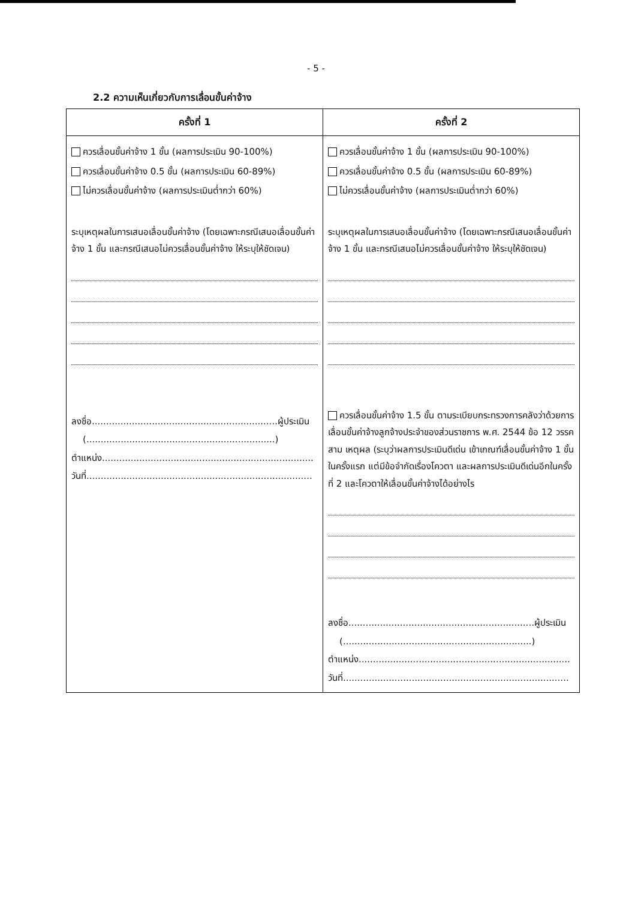- 5 -
2.2 ความเห็นเกี่ยวกับการเลื่อนขั้นค่าจ้าง
| ครั้งที่ 1 | ครั้งที่ 2 |
| --- | --- |
| ควรเลื่อนขั้นค่าจ้าง 1 ขั้น (ผลการประเมิน 90-100%) ควรเลื่อนขั้นค่าจ้าง 0.5 ขั้น (ผลการประเมิน 60-89%) ไม่ควรเลื่อนขั้นค่าจ้าง (ผลการประเมินต่ำกว่า 60%) ระบุเหตุผลในการเสนอเลื่อนขั้นค่าจ้าง (โดยเฉพาะกรณีเสนอเลื่อนขั้นค่าจ้าง 1 ขั้น และกรณีเสนอไม่ควรเลื่อนขั้นค่าจ้าง ให้ระบุให้ชัดเจน) ลงชื่อ.................................................................ผู้ประเมิน (..................................................................) ตำแหน่ง.......................................................................... วันที่............................................................................... | ควรเลื่อนขั้นค่าจ้าง 1 ขั้น (ผลการประเมิน 90-100%) ควรเลื่อนขั้นค่าจ้าง 0.5 ขั้น (ผลการประเมิน 60-89%) ไม่ควรเลื่อนขั้นค่าจ้าง (ผลการประเมินต่ำกว่า 60%) ระบุเหตุผลในการเสนอเลื่อนขั้นค่าจ้าง (โดยเฉพาะกรณีเสนอเลื่อนขั้นค่าจ้าง 1 ขั้น และกรณีเสนอไม่ควรเลื่อนขั้นค่าจ้าง ให้ระบุให้ชัดเจน) ควรเลื่อนขั้นค่าจ้าง 1.5 ขั้น ตามระเบียบกระทรวงการคลังว่าด้วยการเลื่อนขั้นค่าจ้างลูกจ้างประจำของส่วนราชการ พ.ศ. 2544 ข้อ 12 วรรคสาม เหตุผล (ระบุว่าผลการประเมินดีเด่น เข้าเกณฑ์เลื่อนขั้นค่าจ้าง 1 ขั้นในครั้งแรก แต่มีข้อจำกัดเรื่องโควตา และผลการประเมินดีเด่นอีกในครั้งที่ 2 และโควตาให้เลื่อนขั้นค่าจ้างได้อย่างไร ลงชื่อ.................................................................ผู้ประเมิน (..................................................................) ตำแหน่ง.......................................................................... วันที่............................................................................... |